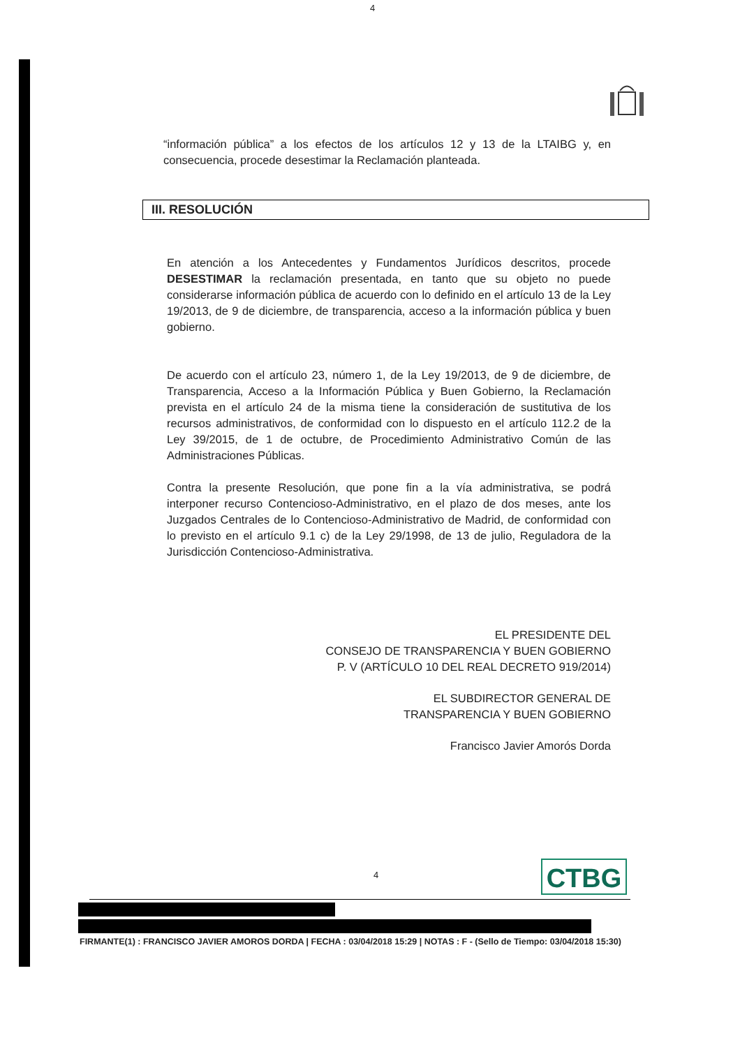4
“información pública” a los efectos de los artículos 12 y 13 de la LTAIBG y, en consecuencia, procede desestimar la Reclamación planteada.
III. RESOLUCIÓN
En atención a los Antecedentes y Fundamentos Jurídicos descritos, procede DESESTIMAR la reclamación presentada, en tanto que su objeto no puede considerarse información pública de acuerdo con lo definido en el artículo 13 de la Ley 19/2013, de 9 de diciembre, de transparencia, acceso a la información pública y buen gobierno.
De acuerdo con el artículo 23, número 1, de la Ley 19/2013, de 9 de diciembre, de Transparencia, Acceso a la Información Pública y Buen Gobierno, la Reclamación prevista en el artículo 24 de la misma tiene la consideración de sustitutiva de los recursos administrativos, de conformidad con lo dispuesto en el artículo 112.2 de la Ley 39/2015, de 1 de octubre, de Procedimiento Administrativo Común de las Administraciones Públicas.
Contra la presente Resolución, que pone fin a la vía administrativa, se podrá interponer recurso Contencioso-Administrativo, en el plazo de dos meses, ante los Juzgados Centrales de lo Contencioso-Administrativo de Madrid, de conformidad con lo previsto en el artículo 9.1 c) de la Ley 29/1998, de 13 de julio, Reguladora de la Jurisdicción Contencioso-Administrativa.
EL PRESIDENTE DEL
CONSEJO DE TRANSPARENCIA Y BUEN GOBIERNO
P. V (ARTÍCULO 10 DEL REAL DECRETO 919/2014)
EL SUBDIRECTOR GENERAL DE
TRANSPARENCIA Y BUEN GOBIERNO
Francisco Javier Amorós Dorda
4 CTBG
FIRMANTE(1) : FRANCISCO JAVIER AMOROS DORDA | FECHA : 03/04/2018 15:29 | NOTAS : F - (Sello de Tiempo: 03/04/2018 15:30)